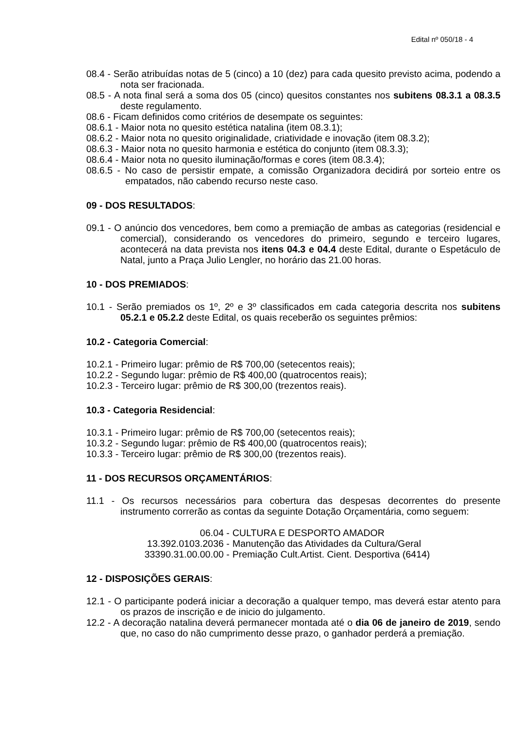Edital nº 050/18 - 4
08.4 - Serão atribuídas notas de 5 (cinco) a 10 (dez) para cada quesito previsto acima, podendo a nota ser fracionada.
08.5 - A nota final será a soma dos 05 (cinco) quesitos constantes nos subitens 08.3.1 a 08.3.5 deste regulamento.
08.6 - Ficam definidos como critérios de desempate os seguintes:
08.6.1 - Maior nota no quesito estética natalina (item 08.3.1);
08.6.2 - Maior nota no quesito originalidade, criatividade e inovação (item 08.3.2);
08.6.3 - Maior nota no quesito harmonia e estética do conjunto (item 08.3.3);
08.6.4 - Maior nota no quesito iluminação/formas e cores (item 08.3.4);
08.6.5 - No caso de persistir empate, a comissão Organizadora decidirá por sorteio entre os empatados, não cabendo recurso neste caso.
09 - DOS RESULTADOS:
09.1 - O anúncio dos vencedores, bem como a premiação de ambas as categorias (residencial e comercial), considerando os vencedores do primeiro, segundo e terceiro lugares, acontecerá na data prevista nos itens 04.3 e 04.4 deste Edital, durante o Espetáculo de Natal, junto a Praça Julio Lengler, no horário das 21.00 horas.
10 - DOS PREMIADOS:
10.1 - Serão premiados os 1º, 2º e 3º classificados em cada categoria descrita nos subitens 05.2.1 e 05.2.2 deste Edital, os quais receberão os seguintes prêmios:
10.2 - Categoria Comercial:
10.2.1 - Primeiro lugar: prêmio de R$ 700,00 (setecentos reais);
10.2.2 - Segundo lugar: prêmio de R$ 400,00 (quatrocentos reais);
10.2.3 - Terceiro lugar: prêmio de R$ 300,00 (trezentos reais).
10.3 - Categoria Residencial:
10.3.1 - Primeiro lugar: prêmio de R$ 700,00 (setecentos reais);
10.3.2 - Segundo lugar: prêmio de R$ 400,00 (quatrocentos reais);
10.3.3 - Terceiro lugar: prêmio de R$ 300,00 (trezentos reais).
11 - DOS RECURSOS ORÇAMENTÁRIOS:
11.1 - Os recursos necessários para cobertura das despesas decorrentes do presente instrumento correrão as contas da seguinte Dotação Orçamentária, como seguem:
06.04 -
CULTURA E DESPORTO AMADOR
13.392.0103.2036 -
Manutenção das Atividades da Cultura/Geral
33390.31.00.00.00 -
Premiação Cult.Artist. Cient. Desportiva (6414)
12 - DISPOSIÇÕES GERAIS:
12.1 - O participante poderá iniciar a decoração a qualquer tempo, mas deverá estar atento para os prazos de inscrição e de inicio do julgamento.
12.2 - A decoração natalina deverá permanecer montada até o dia 06 de janeiro de 2019, sendo que, no caso do não cumprimento desse prazo, o ganhador perderá a premiação.